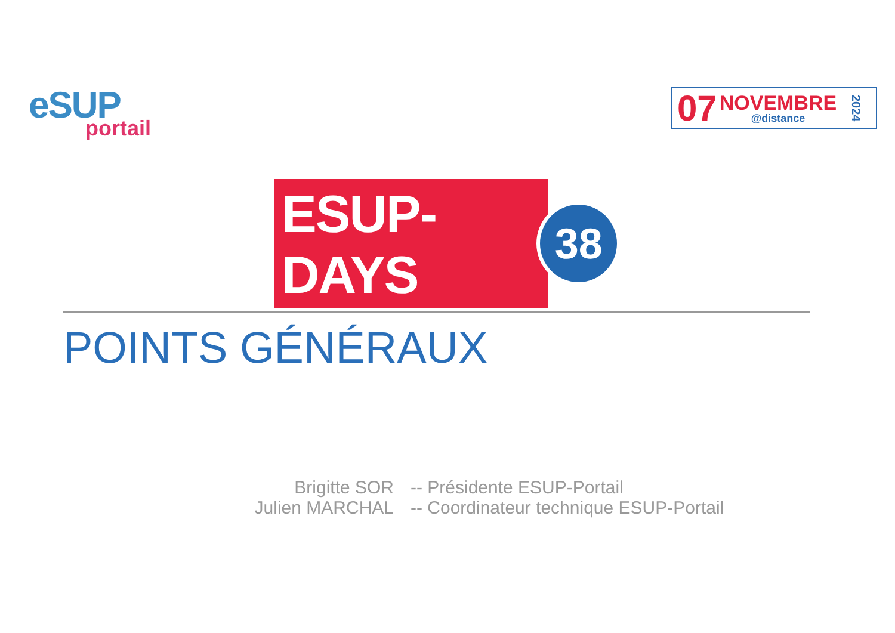eSUP
portail
07
NOVEMBRE
@distance
2024
ESUP-DAYS
38
POINTS GÉNÉRAUX
Brigitte SOR -- Présidente ESUP-Portail
Julien MARCHAL -- Coordinateur technique ESUP-Portail